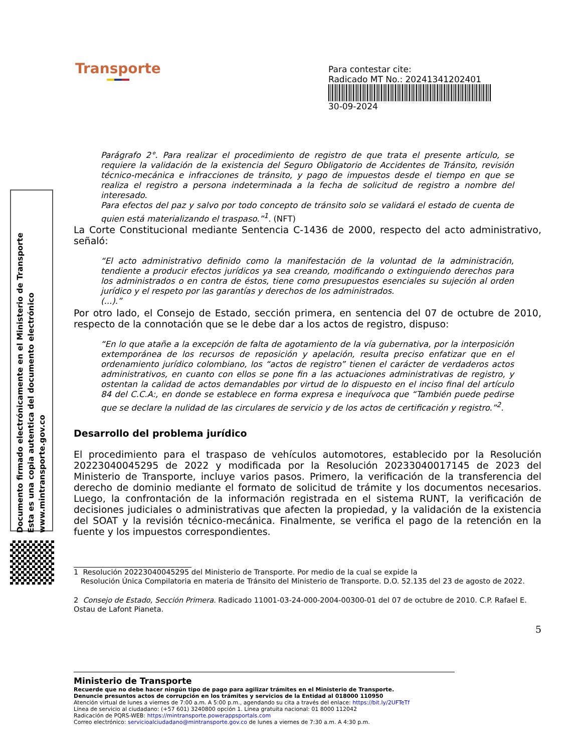Transporte
Para contestar cite:
Radicado MT No.: 20241341202401
30-09-2024
Documento firmado electrónicamente en el Ministerio de Transporte
Esta es una copia autentica del documento electrónico
www.mintransporte.gov.co
Parágrafo 2°. Para realizar el procedimiento de registro de que trata el presente artículo, se requiere la validación de la existencia del Seguro Obligatorio de Accidentes de Tránsito, revisión técnico-mecánica e infracciones de tránsito, y pago de impuestos desde el tiempo en que se realiza el registro a persona indeterminada a la fecha de solicitud de registro a nombre del interesado.
Para efectos del paz y salvo por todo concepto de tránsito solo se validará el estado de cuenta de quien está materializando el traspaso.”<sup>1</sup>. (NFT)
La Corte Constitucional mediante Sentencia C-1436 de 2000, respecto del acto administrativo, señaló:
“El acto administrativo definido como la manifestación de la voluntad de la administración, tendiente a producir efectos jurídicos ya sea creando, modificando o extinguiendo derechos para los administrados o en contra de éstos, tiene como presupuestos esenciales su sujeción al orden jurídico y el respeto por las garantías y derechos de los administrados.
(...).”
Por otro lado, el Consejo de Estado, sección primera, en sentencia del 07 de octubre de 2010, respecto de la connotación que se le debe dar a los actos de registro, dispuso:
“En lo que atañe a la excepción de falta de agotamiento de la vía gubernativa, por la interposición extemporánea de los recursos de reposición y apelación, resulta preciso enfatizar que en el ordenamiento jurídico colombiano, los “actos de registro” tienen el carácter de verdaderos actos administrativos, en cuanto con ellos se pone fin a las actuaciones administrativas de registro, y ostentan la calidad de actos demandables por virtud de lo dispuesto en el inciso final del artículo 84 del C.C.A:, en donde se establece en forma expresa e inequívoca que “También puede pedirse que se declare la nulidad de las circulares de servicio y de los actos de certificación y registro.”<sup>2</sup>.
Desarrollo del problema jurídico
El procedimiento para el traspaso de vehículos automotores, establecido por la Resolución 20223040045295 de 2022 y modificada por la Resolución 20233040017145 de 2023 del Ministerio de Transporte, incluye varios pasos. Primero, la verificación de la transferencia del derecho de dominio mediante el formato de solicitud de trámite y los documentos necesarios. Luego, la confrontación de la información registrada en el sistema RUNT, la verificación de decisiones judiciales o administrativas que afecten la propiedad, y la validación de la existencia del SOAT y la revisión técnico-mecánica. Finalmente, se verifica el pago de la retención en la fuente y los impuestos correspondientes.
1 Resolución 20223040045295 del Ministerio de Transporte. Por medio de la cual se expide la
Resolución Única Compilatoria en materia de Tránsito del Ministerio de Transporte. D.O. 52.135 del 23 de agosto de 2022.
2 Consejo de Estado, Sección Primera. Radicado 11001-03-24-000-2004-00300-01 del 07 de octubre de 2010. C.P. Rafael E. Ostau de Lafont Pianeta.
5
Ministerio de Transporte
Recuerde que no debe hacer ningún tipo de pago para agilizar trámites en el Ministerio de Transporte.
Denuncie presuntos actos de corrupción en los trámites y servicios de la Entidad al 018000 110950
Atención virtual de lunes a viernes de 7:00 a.m. A 5:00 p.m., agendando su cita a través del enlace: https://bit.ly/2UFTeTf
Línea de servicio al ciudadano: (+57 601) 3240800 opción 1. Línea gratuita nacional: 01 8000 112042
Radicación de PQRS-WEB: https://mintransporte.powerappsportals.com
Correo electrónico: servicioalciudadano@mintransporte.gov.co de lunes a viernes de 7:30 a.m. A 4:30 p.m.